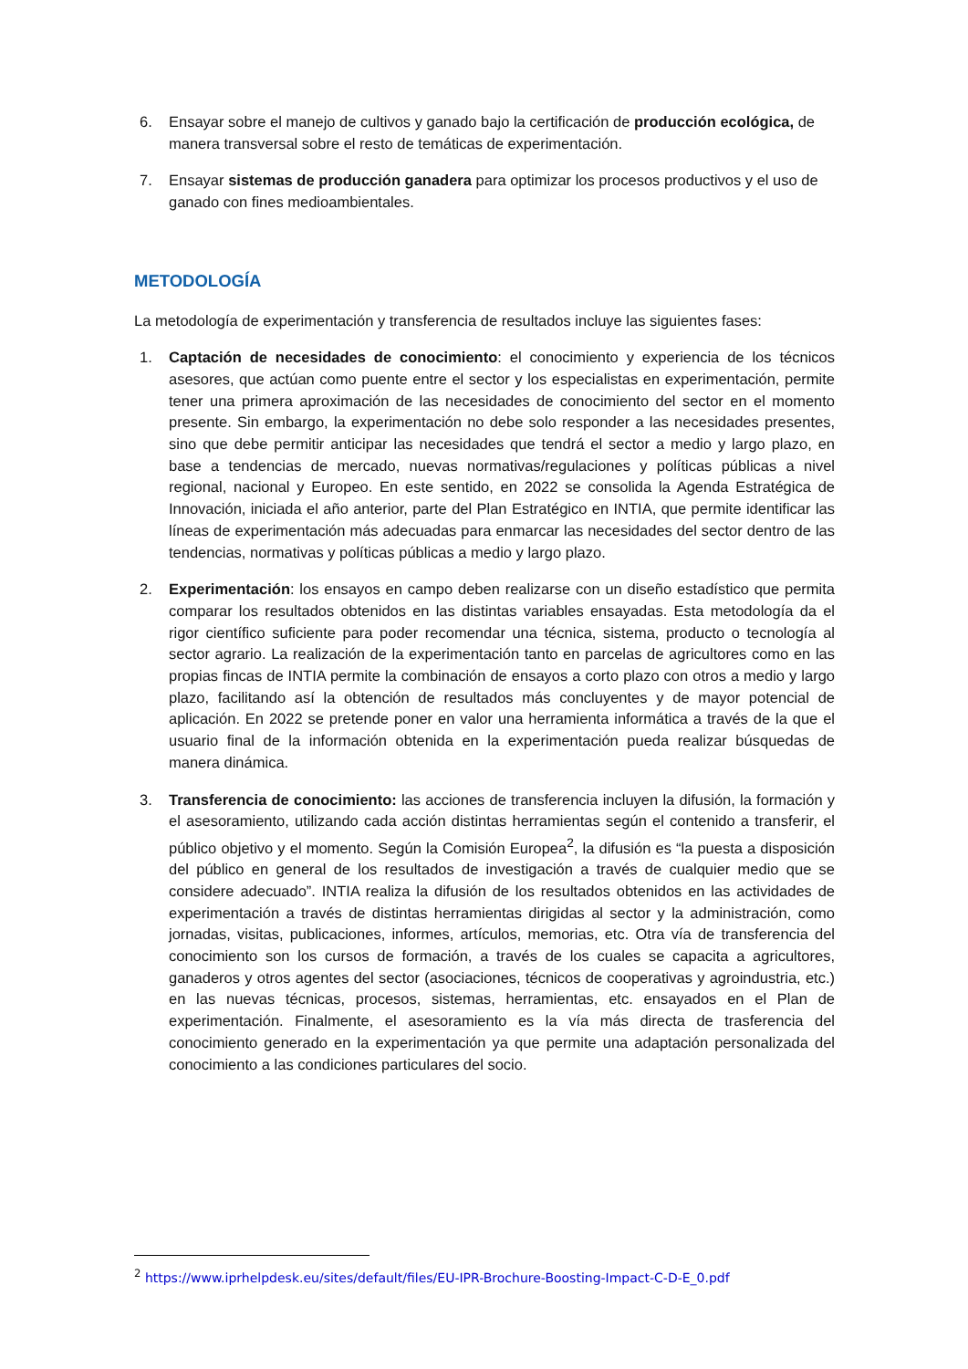6. Ensayar sobre el manejo de cultivos y ganado bajo la certificación de producción ecológica, de manera transversal sobre el resto de temáticas de experimentación.
7. Ensayar sistemas de producción ganadera para optimizar los procesos productivos y el uso de ganado con fines medioambientales.
METODOLOGÍA
La metodología de experimentación y transferencia de resultados incluye las siguientes fases:
1. Captación de necesidades de conocimiento: el conocimiento y experiencia de los técnicos asesores, que actúan como puente entre el sector y los especialistas en experimentación, permite tener una primera aproximación de las necesidades de conocimiento del sector en el momento presente. Sin embargo, la experimentación no debe solo responder a las necesidades presentes, sino que debe permitir anticipar las necesidades que tendrá el sector a medio y largo plazo, en base a tendencias de mercado, nuevas normativas/regulaciones y políticas públicas a nivel regional, nacional y Europeo. En este sentido, en 2022 se consolida la Agenda Estratégica de Innovación, iniciada el año anterior, parte del Plan Estratégico en INTIA, que permite identificar las líneas de experimentación más adecuadas para enmarcar las necesidades del sector dentro de las tendencias, normativas y políticas públicas a medio y largo plazo.
2. Experimentación: los ensayos en campo deben realizarse con un diseño estadístico que permita comparar los resultados obtenidos en las distintas variables ensayadas. Esta metodología da el rigor científico suficiente para poder recomendar una técnica, sistema, producto o tecnología al sector agrario. La realización de la experimentación tanto en parcelas de agricultores como en las propias fincas de INTIA permite la combinación de ensayos a corto plazo con otros a medio y largo plazo, facilitando así la obtención de resultados más concluyentes y de mayor potencial de aplicación. En 2022 se pretende poner en valor una herramienta informática a través de la que el usuario final de la información obtenida en la experimentación pueda realizar búsquedas de manera dinámica.
3. Transferencia de conocimiento: las acciones de transferencia incluyen la difusión, la formación y el asesoramiento, utilizando cada acción distintas herramientas según el contenido a transferir, el público objetivo y el momento. Según la Comisión Europea<sup>2</sup>, la difusión es “la puesta a disposición del público en general de los resultados de investigación a través de cualquier medio que se considere adecuado”. INTIA realiza la difusión de los resultados obtenidos en las actividades de experimentación a través de distintas herramientas dirigidas al sector y la administración, como jornadas, visitas, publicaciones, informes, artículos, memorias, etc. Otra vía de transferencia del conocimiento son los cursos de formación, a través de los cuales se capacita a agricultores, ganaderos y otros agentes del sector (asociaciones, técnicos de cooperativas y agroindustria, etc.) en las nuevas técnicas, procesos, sistemas, herramientas, etc. ensayados en el Plan de experimentación. Finalmente, el asesoramiento es la vía más directa de trasferencia del conocimiento generado en la experimentación ya que permite una adaptación personalizada del conocimiento a las condiciones particulares del socio.
<sup>2</sup> https://www.iprhelpdesk.eu/sites/default/files/EU-IPR-Brochure-Boosting-Impact-C-D-E_0.pdf